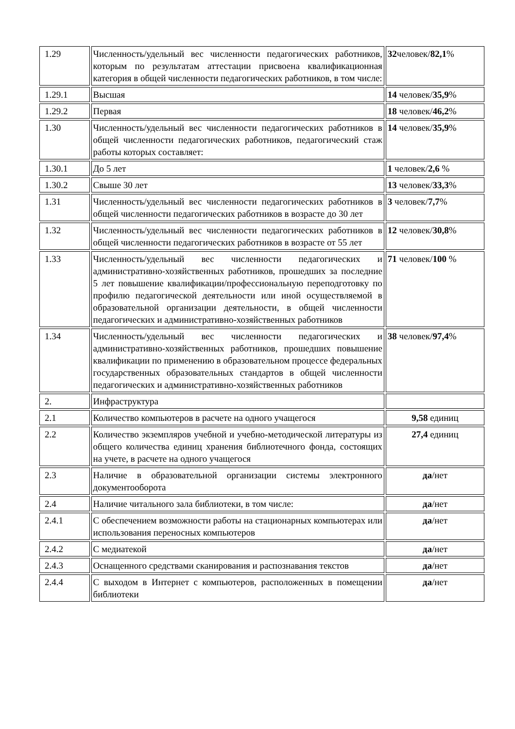| 1.29 | Численность/удельный вес численности педагогических работников, которым по результатам аттестации присвоена квалификационная категория в общей численности педагогических работников, в том числе: | 32 человек/ 82,1 % |
| 1.29.1 | Высшая | 14 человек/ 35,9 % |
| 1.29.2 | Первая | 18 человек/ 46,2 % |
| 1.30 | Численность/удельный вес численности педагогических работников в общей численности педагогических работников, педагогический стаж работы которых составляет: | 14 человек/ 35,9 % |
| 1.30.1 | До 5 лет | 1 человек/ 2,6 % |
| 1.30.2 | Свыше 30 лет | 13 человек/ 33,3 % |
| 1.31 | Численность/удельный вес численности педагогических работников в общей численности педагогических работников в возрасте до 30 лет | 3 человек/ 7,7 % |
| 1.32 | Численность/удельный вес численности педагогических работников в общей численности педагогических работников в возрасте от 55 лет | 12 человек/ 30,8 % |
| 1.33 | Численность/удельный вес численности педагогических и административно-хозяйственных работников, прошедших за последние 5 лет повышение квалификации/профессиональную переподготовку по профилю педагогической деятельности или иной осуществляемой в образовательной организации деятельности, в общей численности педагогических и административно-хозяйственных работников | 71 человек/ 100 % |
| 1.34 | Численность/удельный вес численности педагогических и административно-хозяйственных работников, прошедших повышение квалификации по применению в образовательном процессе федеральных государственных образовательных стандартов в общей численности педагогических и административно-хозяйственных работников | 38 человек/ 97,4 % |
| 2. | Инфраструктура | |
| 2.1 | Количество компьютеров в расчете на одного учащегося | 9,58 единиц |
| 2.2 | Количество экземпляров учебной и учебно-методической литературы из общего количества единиц хранения библиотечного фонда, состоящих на учете, в расчете на одного учащегося | 27,4 единиц |
| 2.3 | Наличие в образовательной организации системы электронного документооборота | да /нет |
| 2.4 | Наличие читального зала библиотеки, в том числе: | да /нет |
| 2.4.1 | С обеспечением возможности работы на стационарных компьютерах или использования переносных компьютеров | да /нет |
| 2.4.2 | С медиатекой | да /нет |
| 2.4.3 | Оснащенного средствами сканирования и распознавания текстов | да /нет |
| 2.4.4 | С выходом в Интернет с компьютеров, расположенных в помещении библиотеки | да /нет |